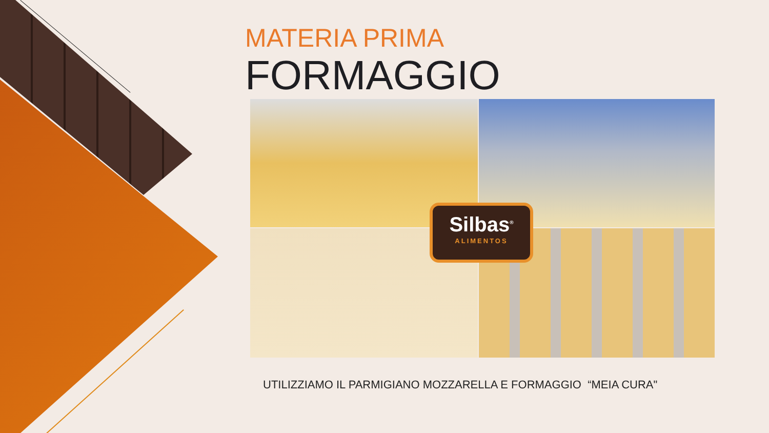MATERIA PRIMA
FORMAGGIO
Silbas<sup>®</sup>
ALIMENTOS
UTILIZZIAMO IL PARMIGIANO MOZZARELLA E FORMAGGIO “MEIA CURA"